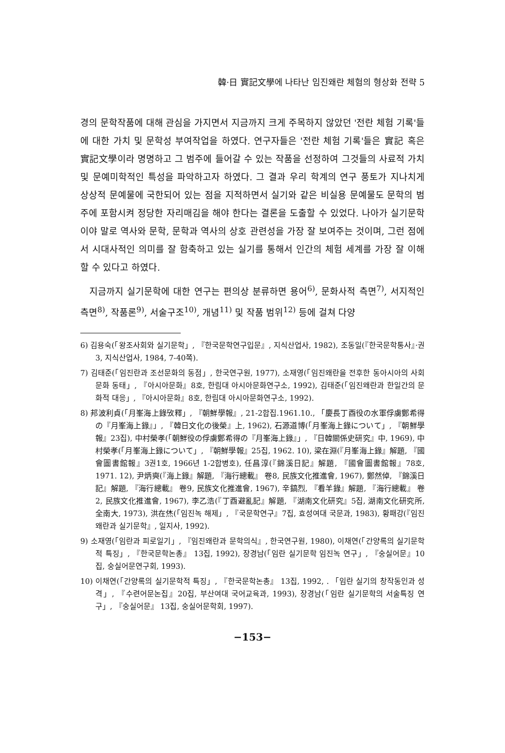韓·日 實記文學에 나타난 임진왜란 체험의 형상화 전략 5
경의 문학작품에 대해 관심을 가지면서 지금까지 크게 주목하지 않았던 '전란 체험 기록'들에 대한 가치 및 문학성 부여작업을 하였다. 연구자들은 '전란 체험 기록'들은 實記 혹은 實記文學이라 명명하고 그 범주에 들어갈 수 있는 작품을 선정하여 그것들의 사료적 가치 및 문예미학적인 특성을 파악하고자 하였다. 그 결과 우리 학계의 연구 풍토가 지나치게 상상적 문예물에 국한되어 있는 점을 지적하면서 실기와 같은 비실용 문예물도 문학의 범주에 포함시켜 정당한 자리매김을 해야 한다는 결론을 도출할 수 있었다. 나아가 실기문학이야 말로 역사와 문학, 문학과 역사의 상호 관련성을 가장 잘 보여주는 것이며, 그런 점에서 시대사적인 의미를 잘 함축하고 있는 실기를 통해서 인간의 체험 세계를 가장 잘 이해할 수 있다고 하였다.
지금까지 실기문학에 대한 연구는 편의상 분류하면 용어<sup>6)</sup>, 문화사적 측면<sup>7)</sup>, 서지적인 측면<sup>8)</sup>, 작품론<sup>9)</sup>, 서술구조<sup>10)</sup>, 개념<sup>11)</sup> 및 작품 범위<sup>12)</sup> 등에 걸쳐 다양
6) 김용숙(「왕조사회와 실기문학」, 『한국문학연구입문』, 지식산업사, 1982), 조동일(『한국문학통사』·권3, 지식산업사, 1984, 7-40쪽).
7) 김태준(「임진란과 조선문화의 동점」, 한국연구원, 1977), 소재영(「임진왜란을 전후한 동아시아의 사회문화 동태」, 『아시아문화』8호, 한림대 아시아문화연구소, 1992), 김태준(「임진왜란과 한일간의 문화적 대응」, 『아시아문화』8호, 한림대 아시아문화연구소, 1992).
8) 邦波利貞(「月峯海上錄攷釋」, 『朝鮮學報』, 21-2합집.1961.10., 「慶長丁酉役の水軍俘虜鄭希得の『月峯海上錄』」, 『韓日文化の後榮』上, 1962), 石源道博(「月峯海上錄について」, 『朝鮮學報』23집), 中村榮孝(「朝鮮役の俘虜鄭希得の『月峯海上錄』」, 『日韓關係史研究』中, 1969), 中村榮孝(「月峯海上錄について」, 『朝鮮學報』25집, 1962. 10), 梁在淵(『月峯海上錄』解題, 『國會圖書館報』3권1호, 1966년 1-2합병호), 任昌淳(『錦溪日記』解題, 『國會圖書館報』78호, 1971. 12), 尹炳奭(『海上錄』解題, 『海行總載』 卷8, 民族文化推進會, 1967), 鄭然倬, 『錦溪日記』解題, 『海行總載』 卷9, 民族文化推進會, 1967), 辛鎬烈, 『看羊錄』解題, 『海行總載』 卷2, 民族文化推進會, 1967), 李乙浩(『丁酉避亂記』解題, 『湖南文化研究』5집, 湖南文化研究所, 全南大, 1973), 洪在烋(「임진녹 해제」, 『국문학연구』7집, 효성여대 국문과, 1983), 황패강(『임진왜란과 실기문학』, 일지사, 1992).
9) 소재영(「임란과 피로일기」, 『임진왜란과 문학의식』, 한국연구원, 1980), 이채연(「간양록의 실기문학적 특징」, 『한국문학논총』 13집, 1992), 장경남(「임란 실기문학 임진녹 연구」, 『숭실어문』10집, 숭실어문연구회, 1993).
10) 이채연(「간양록의 실기문학적 특징」, 『한국문학논총』 13집, 1992, . 「임란 실기의 창작동인과 성격」, 『수련어문논집』20집, 부산여대 국어교육과, 1993), 장경남(「임란 실기문학의 서술특징 연구」, 『숭실어문』 13집, 숭실어문학회, 1997).
−153−